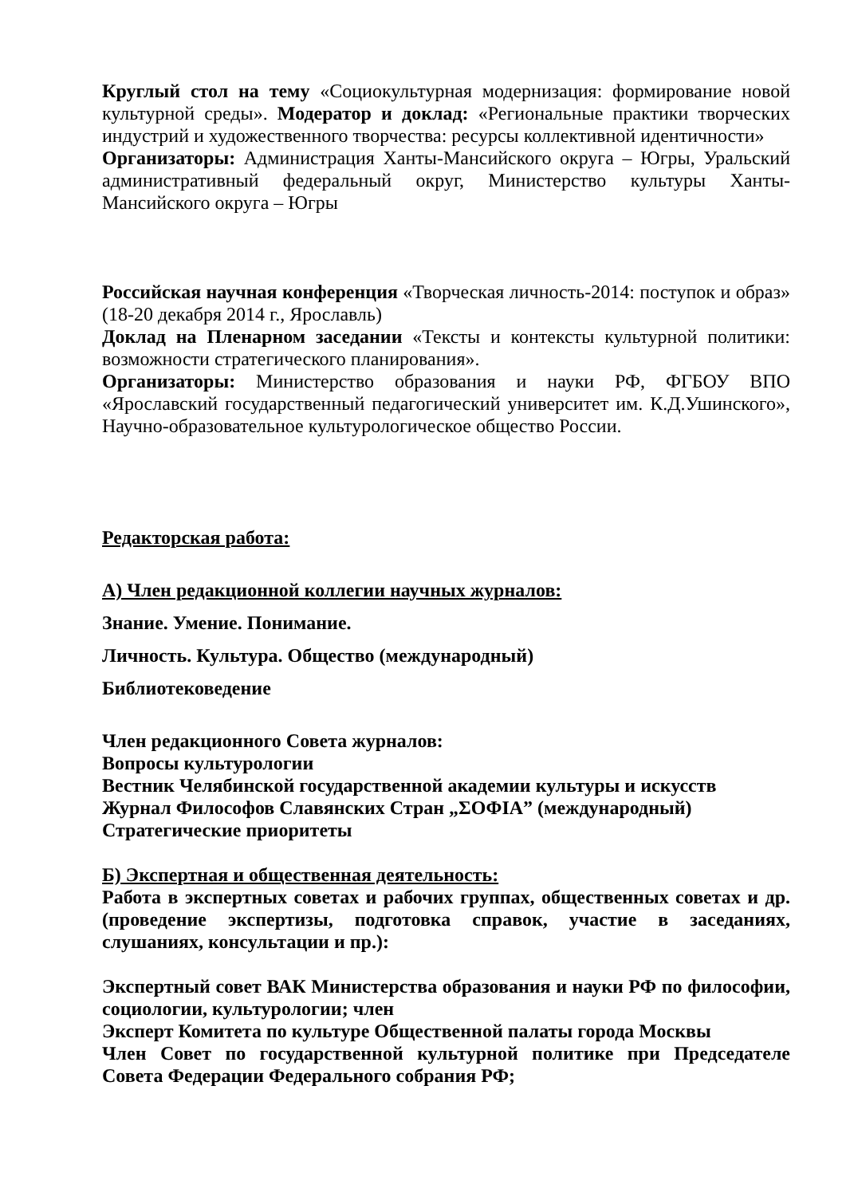Круглый стол на тему «Социокультурная модернизация: формирование новой культурной среды». Модератор и доклад: «Региональные практики творческих индустрий и художественного творчества: ресурсы коллективной идентичности»
Организаторы: Администрация Ханты-Мансийского округа – Югры, Уральский административный федеральный округ, Министерство культуры Ханты-Мансийского округа – Югры
Российская научная конференция «Творческая личность-2014: поступок и образ» (18-20 декабря 2014 г., Ярославль)
Доклад на Пленарном заседании «Тексты и контексты культурной политики: возможности стратегического планирования».
Организаторы: Министерство образования и науки РФ, ФГБОУ ВПО «Ярославский государственный педагогический университет им. К.Д.Ушинского», Научно-образовательное культурологическое общество России.
Редакторская работа:
А) Член редакционной коллегии научных журналов:
Знание. Умение. Понимание.
Личность. Культура. Общество (международный)
Библиотековедение
Член редакционного Совета журналов:
Вопросы культурологии
Вестник Челябинской государственной академии культуры и искусств
Журнал Философов Славянских Стран „ΣΟΦΙΑ” (международный)
Стратегические приоритеты
Б) Экспертная и общественная деятельность:
Работа в экспертных советах и рабочих группах, общественных советах и др. (проведение экспертизы, подготовка справок, участие в заседаниях, слушаниях, консультации и пр.):
Экспертный совет ВАК Министерства образования и науки РФ по философии, социологии, культурологии; член
Эксперт Комитета по культуре Общественной палаты города Москвы
Член Совет по государственной культурной политике при Председателе Совета Федерации Федерального собрания РФ;